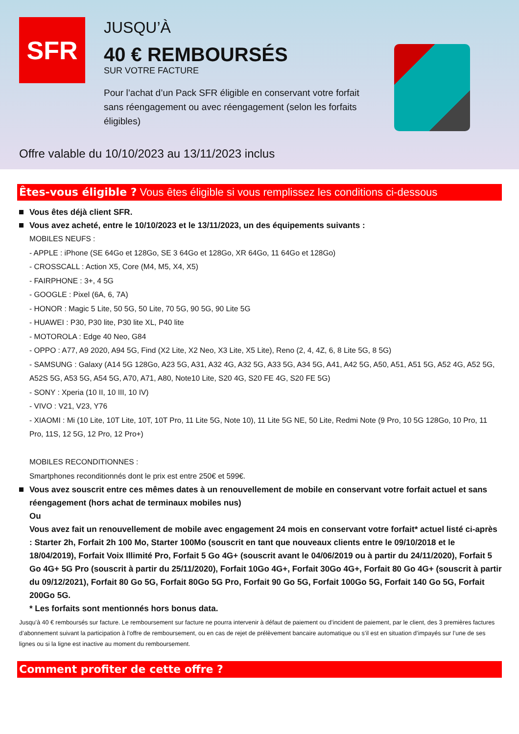SFR
JUSQU’À
40 € REMBOURSÉS
SUR VOTRE FACTURE
Pour l’achat d’un Pack SFR éligible en conservant votre forfait sans réengagement ou avec réengagement (selon les forfaits éligibles)
Offre valable du 10/10/2023 au 13/11/2023 inclus
Êtes-vous éligible ? Vous êtes éligible si vous remplissez les conditions ci-dessous
Vous êtes déjà client SFR.
Vous avez acheté, entre le 10/10/2023 et le 13/11/2023, un des équipements suivants :
MOBILES NEUFS :
- APPLE : iPhone (SE 64Go et 128Go, SE 3 64Go et 128Go, XR 64Go, 11 64Go et 128Go)
- CROSSCALL : Action X5, Core (M4, M5, X4, X5)
- FAIRPHONE : 3+, 4 5G
- GOOGLE : Pixel (6A, 6, 7A)
- HONOR : Magic 5 Lite, 50 5G, 50 Lite, 70 5G, 90 5G, 90 Lite 5G
- HUAWEI : P30, P30 lite, P30 lite XL, P40 lite
- MOTOROLA : Edge 40 Neo, G84
- OPPO : A77, A9 2020, A94 5G, Find (X2 Lite, X2 Neo, X3 Lite, X5 Lite), Reno (2, 4, 4Z, 6, 8 Lite 5G, 8 5G)
- SAMSUNG : Galaxy (A14 5G 128Go, A23 5G, A31, A32 4G, A32 5G, A33 5G, A34 5G, A41, A42 5G, A50, A51, A51 5G, A52 4G, A52 5G, A52S 5G, A53 5G, A54 5G, A70, A71, A80, Note10 Lite, S20 4G, S20 FE 4G, S20 FE 5G)
- SONY : Xperia (10 II, 10 III, 10 IV)
- VIVO : V21, V23, Y76
- XIAOMI : Mi (10 Lite, 10T Lite, 10T, 10T Pro, 11 Lite 5G, Note 10), 11 Lite 5G NE, 50 Lite, Redmi Note (9 Pro, 10 5G 128Go, 10 Pro, 11 Pro, 11S, 12 5G, 12 Pro, 12 Pro+)
MOBILES RECONDITIONNES :
Smartphones reconditionnés dont le prix est entre 250€ et 599€.
Vous avez souscrit entre ces mêmes dates à un renouvellement de mobile en conservant votre forfait actuel et sans réengagement (hors achat de terminaux mobiles nus)
Ou
Vous avez fait un renouvellement de mobile avec engagement 24 mois en conservant votre forfait* actuel listé ci-après : Starter 2h, Forfait 2h 100 Mo, Starter 100Mo (souscrit en tant que nouveaux clients entre le 09/10/2018 et le 18/04/2019), Forfait Voix Illimité Pro, Forfait 5 Go 4G+ (souscrit avant le 04/06/2019 ou à partir du 24/11/2020), Forfait 5 Go 4G+ 5G Pro (souscrit à partir du 25/11/2020), Forfait 10Go 4G+, Forfait 30Go 4G+, Forfait 80 Go 4G+ (souscrit à partir du 09/12/2021), Forfait 80 Go 5G, Forfait 80Go 5G Pro, Forfait 90 Go 5G, Forfait 100Go 5G, Forfait 140 Go 5G, Forfait 200Go 5G.
* Les forfaits sont mentionnés hors bonus data.
Jusqu’à 40 € remboursés sur facture. Le remboursement sur facture ne pourra intervenir à défaut de paiement ou d’incident de paiement, par le client, des 3 premières factures d’abonnement suivant la participation à l’offre de remboursement, ou en cas de rejet de prélèvement bancaire automatique ou s’il est en situation d’impayés sur l’une de ses lignes ou si la ligne est inactive au moment du remboursement.
Comment profiter de cette offre ?